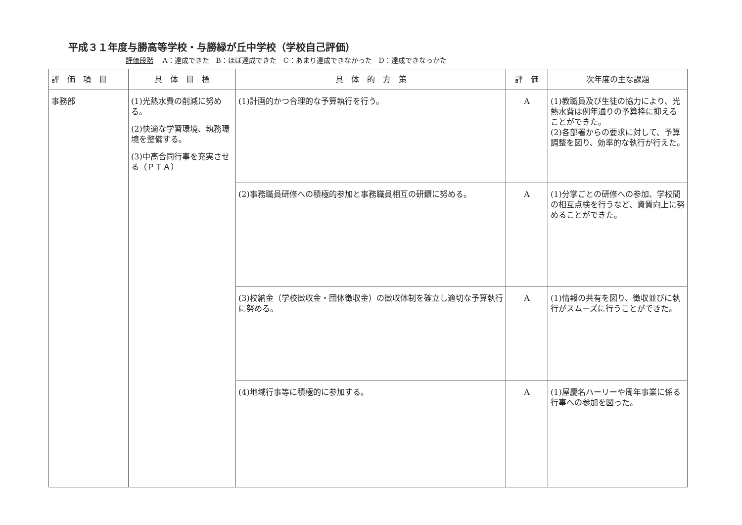平成３１年度与勝高等学校・与勝緑が丘中学校（学校自己評価）
評価段階 A：達成できた　B：ほぼ達成できた　C：あまり達成できなかった　D：達成できなっかた
| 評 価 項 目 | 具 体 目 標 | 具 体 的 方 策 | 評 価 | 次年度の主な課題 |
| --- | --- | --- | --- | --- |
| 事務部 | (1)光熱水費の削減に努める。 (2)快適な学習環境、執務環境を整備する。 (3)中高合同行事を充実させる（ＰＴＡ） | (1)計画的かつ合理的な予算執行を行う。 | A | (1)教職員及び生徒の協力により、光熱水費は例年通りの予算枠に抑えることができた。 (2)各部署からの要求に対して、予算調整を図り、効率的な執行が行えた。 |
| | | (2)事務職員研修への積極的参加と事務職員相互の研鑽に努める。 | A | (1)分掌ごとの研修への参加、学校間の相互点検を行うなど、資質向上に努めることができた。 |
| | | (3)校納金（学校徴収金・団体徴収金）の徴収体制を確立し適切な予算執行に努める。 | A | (1)情報の共有を図り、徴収並びに執行がスムーズに行うことができた。 |
| | | (4)地域行事等に積極的に参加する。 | A | (1)屋慶名ハーリーや周年事業に係る行事への参加を図った。 |